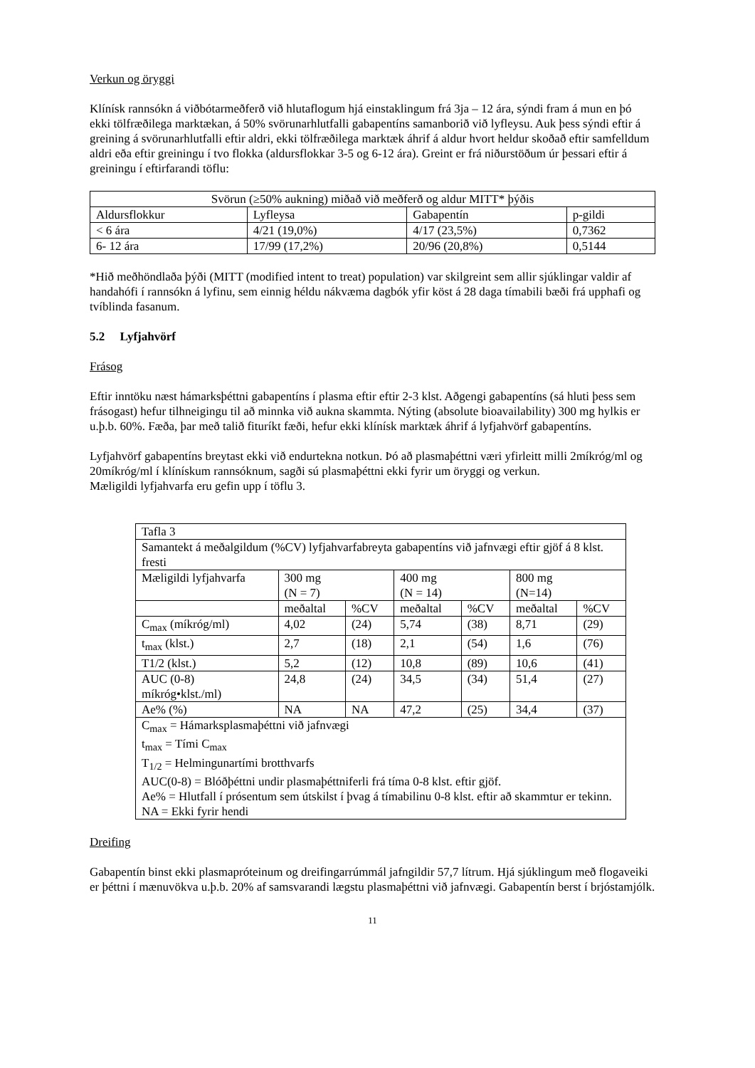Verkun og öryggi
Klínísk rannsókn á viðbótarmeðferð við hlutaflogum hjá einstaklingum frá 3ja – 12 ára, sýndi fram á mun en þó ekki tölfræðilega marktækan, á 50% svörunarhlutfalli gabapentíns samanborið við lyfleysu. Auk þess sýndi eftir á greining á svörunarhlutfalli eftir aldri, ekki tölfræðilega marktæk áhrif á aldur hvort heldur skoðað eftir samfelldum aldri eða eftir greiningu í tvo flokka (aldursflokkar 3-5 og 6-12 ára). Greint er frá niðurstöðum úr þessari eftir á greiningu í eftirfarandi töflu:
| Svörun (≥50% aukning) miðað við meðferð og aldur MITT* þýðis | | | |
| --- | --- | --- | --- |
| Aldursflokkur | Lyfleysa | Gabapentín | p-gildi |
| < 6 ára | 4/21 (19,0%) | 4/17 (23,5%) | 0,7362 |
| 6- 12 ára | 17/99 (17,2%) | 20/96 (20,8%) | 0,5144 |
*Hið meðhöndlaða þýði (MITT (modified intent to treat) population) var skilgreint sem allir sjúklingar valdir af handahófi í rannsókn á lyfinu, sem einnig héldu nákvæma dagbók yfir köst á 28 daga tímabili bæði frá upphafi og tvíblinda fasanum.
5.2 Lyfjahvörf
Frásog
Eftir inntöku næst hámarksþéttni gabapentíns í plasma eftir eftir 2-3 klst. Aðgengi gabapentíns (sá hluti þess sem frásogast) hefur tilhneigingu til að minnka við aukna skammta. Nýting (absolute bioavailability) 300 mg hylkis er u.þ.b. 60%. Fæða, þar með talið fituríkt fæði, hefur ekki klínísk marktæk áhrif á lyfjahvörf gabapentíns.
Lyfjahvörf gabapentíns breytast ekki við endurtekna notkun. Þó að plasmaþéttni væri yfirleitt milli 2míkróg/ml og 20míkróg/ml í klínískum rannsóknum, sagði sú plasmaþéttni ekki fyrir um öryggi og verkun.
Mæligildi lyfjahvarfa eru gefin upp í töflu 3.
| Tafla 3 | | | | | | |
| Samantekt á meðalgildum (%CV) lyfjahvarfabreyta gabapentíns við jafnvægi eftir gjöf á 8 klst. fresti | | | | | | |
| Mæligildi lyfjahvarfa | 300 mg (N = 7) | | 400 mg (N = 14) | | 800 mg (N=14) | |
| | meðaltal | %CV | meðaltal | %CV | meðaltal | %CV |
| C<sub>max</sub> (míkróg/ml) | 4,02 | (24) | 5,74 | (38) | 8,71 | (29) |
| t<sub>max</sub> (klst.) | 2,7 | (18) | 2,1 | (54) | 1,6 | (76) |
| T1/2 (klst.) | 5,2 | (12) | 10,8 | (89) | 10,6 | (41) |
| AUC (0-8) míkróg•klst./ml) | 24,8 | (24) | 34,5 | (34) | 51,4 | (27) |
| Ae% (%) | NA | NA | 47,2 | (25) | 34,4 | (37) |
| C<sub>max</sub> = Hámarksplasmaþéttni við jafnvægi t<sub>max</sub> = Tími C<sub>max</sub> T<sub>1/2</sub> = Helmingunartími brotthvarfs AUC(0-8) = Blóðþéttni undir plasmaþéttniferli frá tíma 0-8 klst. eftir gjöf. Ae% = Hlutfall í prósentum sem útskilst í þvag á tímabilinu 0-8 klst. eftir að skammtur er tekinn. NA = Ekki fyrir hendi | | | | | | |
Dreifing
Gabapentín binst ekki plasmapróteinum og dreifingarrúmmál jafngildir 57,7 lítrum. Hjá sjúklingum með flogaveiki er þéttni í mænuvökva u.þ.b. 20% af samsvarandi lægstu plasmaþéttni við jafnvægi. Gabapentín berst í brjóstamjólk.
11